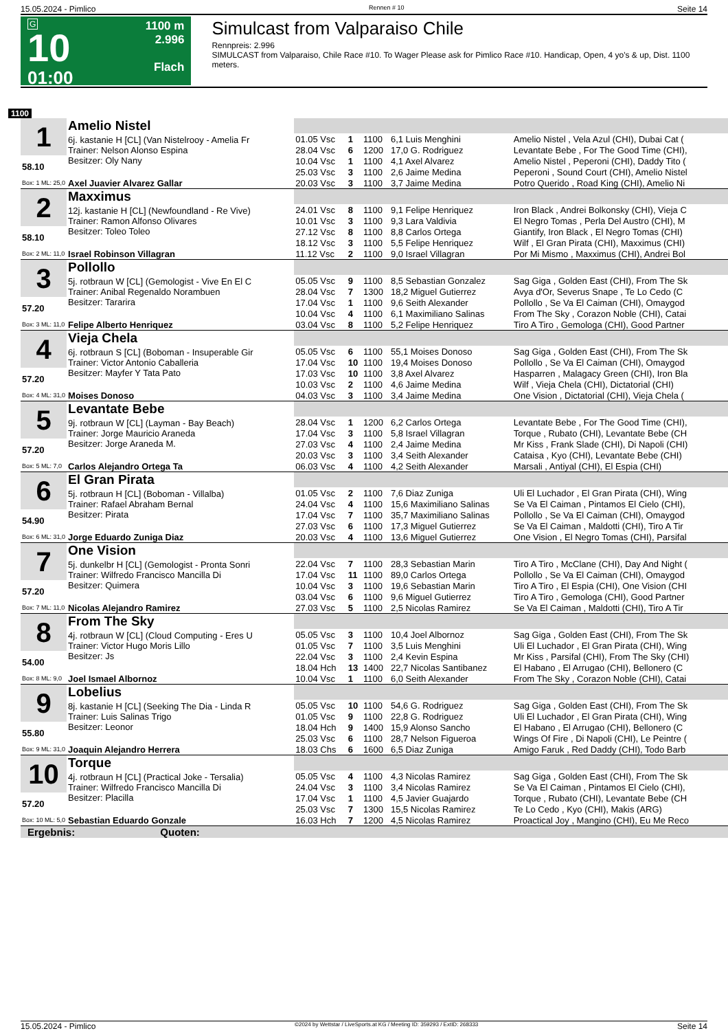15.05.2024 - Pimlico Rennen # 10 Seite 14
G
10
01:00
1100 m
2.996
Flach
Simulcast from Valparaiso Chile
Rennpreis: 2.996
SIMULCAST from Valparaiso, Chile Race #10. To Wager Please ask for Pimlico Race #10. Handicap, Open, 4 yo's & up, Dist. 1100 meters.
1100
| 1 | Amelio Nistel | | | | | |
| | 6j. kastanie H [CL] (Van Nistelrooy - Amelia Fr Trainer: Nelson Alonso Espina Besitzer: Oly Nany | 01.05 Vsc | 1 | 1100 | 6,1 Luis Menghini | Amelio Nistel , Vela Azul (CHI), Dubai Cat ( |
| | | 28.04 Vsc | 6 | 1200 | 17,0 G. Rodriguez | Levantate Bebe , For The Good Time (CHI), |
| 58.10 | | 10.04 Vsc | 1 | 1100 | 4,1 Axel Alvarez | Amelio Nistel , Peperoni (CHI), Daddy Tito ( |
| | | 25.03 Vsc | 3 | 1100 | 2,6 Jaime Medina | Peperoni , Sound Court (CHI), Amelio Nistel |
| Box: 1 ML: 25,0 | Axel Juavier Alvarez Gallar | 20.03 Vsc | 3 | 1100 | 3,7 Jaime Medina | Potro Querido , Road King (CHI), Amelio Ni |
| 2 | Maxximus | | | | | |
| | 12j. kastanie H [CL] (Newfoundland - Re Vive) Trainer: Ramon Alfonso Olivares Besitzer: Toleo Toleo | 24.01 Vsc | 8 | 1100 | 9,1 Felipe Henriquez | Iron Black , Andrei Bolkonsky (CHI), Vieja C |
| | | 10.01 Vsc | 3 | 1100 | 9,3 Lara Valdivia | El Negro Tomas , Perla Del Austro (CHI), M |
| 58.10 | | 27.12 Vsc | 8 | 1100 | 8,8 Carlos Ortega | Giantify, Iron Black , El Negro Tomas (CHI) |
| | | 18.12 Vsc | 3 | 1100 | 5,5 Felipe Henriquez | Wilf , El Gran Pirata (CHI), Maxximus (CHI) |
| Box: 2 ML: 11,0 | Israel Robinson Villagran | 11.12 Vsc | 2 | 1100 | 9,0 Israel Villagran | Por Mi Mismo , Maxximus (CHI), Andrei Bol |
| 3 | Pollollo | | | | | |
| | 5j. rotbraun W [CL] (Gemologist - Vive En El C Trainer: Anibal Regenaldo Norambuen Besitzer: Tararira | 05.05 Vsc | 9 | 1100 | 8,5 Sebastian Gonzalez | Sag Giga , Golden East (CHI), From The Sk |
| | | 28.04 Vsc | 7 | 1300 | 18,2 Miguel Gutierrez | Avya d'Or, Severus Snape , Te Lo Cedo (C |
| 57.20 | | 17.04 Vsc | 1 | 1100 | 9,6 Seith Alexander | Pollollo , Se Va El Caiman (CHI), Omaygod |
| | | 10.04 Vsc | 4 | 1100 | 6,1 Maximiliano Salinas | From The Sky , Corazon Noble (CHI), Catai |
| Box: 3 ML: 11,0 | Felipe Alberto Henriquez | 03.04 Vsc | 8 | 1100 | 5,2 Felipe Henriquez | Tiro A Tiro , Gemologa (CHI), Good Partner |
| 4 | Vieja Chela | | | | | |
| | 6j. rotbraun S [CL] (Boboman - Insuperable Gir Trainer: Victor Antonio Caballeria Besitzer: Mayfer Y Tata Pato | 05.05 Vsc | 6 | 1100 | 55,1 Moises Donoso | Sag Giga , Golden East (CHI), From The Sk |
| | | 17.04 Vsc | 10 | 1100 | 19,4 Moises Donoso | Pollollo , Se Va El Caiman (CHI), Omaygod |
| 57.20 | | 17.03 Vsc | 10 | 1100 | 3,8 Axel Alvarez | Hasparren , Malagacy Green (CHI), Iron Bla |
| | | 10.03 Vsc | 2 | 1100 | 4,6 Jaime Medina | Wilf , Vieja Chela (CHI), Dictatorial (CHI) |
| Box: 4 ML: 31,0 | Moises Donoso | 04.03 Vsc | 3 | 1100 | 3,4 Jaime Medina | One Vision , Dictatorial (CHI), Vieja Chela ( |
| 5 | Levantate Bebe | | | | | |
| | 9j. rotbraun W [CL] (Layman - Bay Beach) Trainer: Jorge Mauricio Araneda Besitzer: Jorge Araneda M. | 28.04 Vsc | 1 | 1200 | 6,2 Carlos Ortega | Levantate Bebe , For The Good Time (CHI), |
| | | 17.04 Vsc | 3 | 1100 | 5,8 Israel Villagran | Torque , Rubato (CHI), Levantate Bebe (CH |
| 57.20 | | 27.03 Vsc | 4 | 1100 | 2,4 Jaime Medina | Mr Kiss , Frank Slade (CHI), Di Napoli (CHI) |
| | | 20.03 Vsc | 3 | 1100 | 3,4 Seith Alexander | Cataisa , Kyo (CHI), Levantate Bebe (CHI) |
| Box: 5 ML: 7,0 | Carlos Alejandro Ortega Ta | 06.03 Vsc | 4 | 1100 | 4,2 Seith Alexander | Marsali , Antiyal (CHI), El Espia (CHI) |
| 6 | El Gran Pirata | | | | | |
| | 5j. rotbraun H [CL] (Boboman - Villalba) Trainer: Rafael Abraham Bernal Besitzer: Pirata | 01.05 Vsc | 2 | 1100 | 7,6 Diaz Zuniga | Uli El Luchador , El Gran Pirata (CHI), Wing |
| | | 24.04 Vsc | 4 | 1100 | 15,6 Maximiliano Salinas | Se Va El Caiman , Pintamos El Cielo (CHI), |
| 54.90 | | 17.04 Vsc | 7 | 1100 | 35,7 Maximiliano Salinas | Pollollo , Se Va El Caiman (CHI), Omaygod |
| | | 27.03 Vsc | 6 | 1100 | 17,3 Miguel Gutierrez | Se Va El Caiman , Maldotti (CHI), Tiro A Tir |
| Box: 6 ML: 31,0 | Jorge Eduardo Zuniga Diaz | 20.03 Vsc | 4 | 1100 | 13,6 Miguel Gutierrez | One Vision , El Negro Tomas (CHI), Parsifal |
| 7 | One Vision | | | | | |
| | 5j. dunkelbr H [CL] (Gemologist - Pronta Sonri Trainer: Wilfredo Francisco Mancilla Di Besitzer: Quimera | 22.04 Vsc | 7 | 1100 | 28,3 Sebastian Marin | Tiro A Tiro , McClane (CHI), Day And Night ( |
| | | 17.04 Vsc | 11 | 1100 | 89,0 Carlos Ortega | Pollollo , Se Va El Caiman (CHI), Omaygod |
| 57.20 | | 10.04 Vsc | 3 | 1100 | 19,6 Sebastian Marin | Tiro A Tiro , El Espia (CHI), One Vision (CHI |
| | | 03.04 Vsc | 6 | 1100 | 9,6 Miguel Gutierrez | Tiro A Tiro , Gemologa (CHI), Good Partner |
| Box: 7 ML: 11,0 | Nicolas Alejandro Ramirez | 27.03 Vsc | 5 | 1100 | 2,5 Nicolas Ramirez | Se Va El Caiman , Maldotti (CHI), Tiro A Tir |
| 8 | From The Sky | | | | | |
| | 4j. rotbraun W [CL] (Cloud Computing - Eres U Trainer: Victor Hugo Moris Lillo Besitzer: Js | 05.05 Vsc | 3 | 1100 | 10,4 Joel Albornoz | Sag Giga , Golden East (CHI), From The Sk |
| | | 01.05 Vsc | 7 | 1100 | 3,5 Luis Menghini | Uli El Luchador , El Gran Pirata (CHI), Wing |
| 54.00 | | 22.04 Vsc | 3 | 1100 | 2,4 Kevin Espina | Mr Kiss , Parsifal (CHI), From The Sky (CHI) |
| | | 18.04 Hch | 13 | 1400 | 22,7 Nicolas Santibanez | El Habano , El Arrugao (CHI), Bellonero (C |
| Box: 8 ML: 9,0 | Joel Ismael Albornoz | 10.04 Vsc | 1 | 1100 | 6,0 Seith Alexander | From The Sky , Corazon Noble (CHI), Catai |
| 9 | Lobelius | | | | | |
| | 8j. kastanie H [CL] (Seeking The Dia - Linda R Trainer: Luis Salinas Trigo Besitzer: Leonor | 05.05 Vsc | 10 | 1100 | 54,6 G. Rodriguez | Sag Giga , Golden East (CHI), From The Sk |
| | | 01.05 Vsc | 9 | 1100 | 22,8 G. Rodriguez | Uli El Luchador , El Gran Pirata (CHI), Wing |
| 55.80 | | 18.04 Hch | 9 | 1400 | 15,9 Alonso Sancho | El Habano , El Arrugao (CHI), Bellonero (C |
| | | 25.03 Vsc | 6 | 1100 | 28,7 Nelson Figueroa | Wings Of Fire , Di Napoli (CHI), Le Peintre ( |
| Box: 9 ML: 31,0 | Joaquin Alejandro Herrera | 18.03 Chs | 6 | 1600 | 6,5 Diaz Zuniga | Amigo Faruk , Red Daddy (CHI), Todo Barb |
| 10 | Torque | | | | | |
| | 4j. rotbraun H [CL] (Practical Joke - Tersalia) Trainer: Wilfredo Francisco Mancilla Di Besitzer: Placilla | 05.05 Vsc | 4 | 1100 | 4,3 Nicolas Ramirez | Sag Giga , Golden East (CHI), From The Sk |
| | | 24.04 Vsc | 3 | 1100 | 3,4 Nicolas Ramirez | Se Va El Caiman , Pintamos El Cielo (CHI), |
| 57.20 | | 17.04 Vsc | 1 | 1100 | 4,5 Javier Guajardo | Torque , Rubato (CHI), Levantate Bebe (CH |
| | | 25.03 Vsc | 7 | 1300 | 15,5 Nicolas Ramirez | Te Lo Cedo , Kyo (CHI), Makis (ARG) |
| Box: 10 ML: 5,0 | Sebastian Eduardo Gonzale | 16.03 Hch | 7 | 1200 | 4,5 Nicolas Ramirez | Proactical Joy , Mangino (CHI), Eu Me Reco |
| Ergebnis: Quoten: | | | | | | |
15.05.2024 - Pimlico ©2024 by Wettstar / LiveSports.at KG / Meeting ID: 359293 / ExtID: 268333 Seite 14